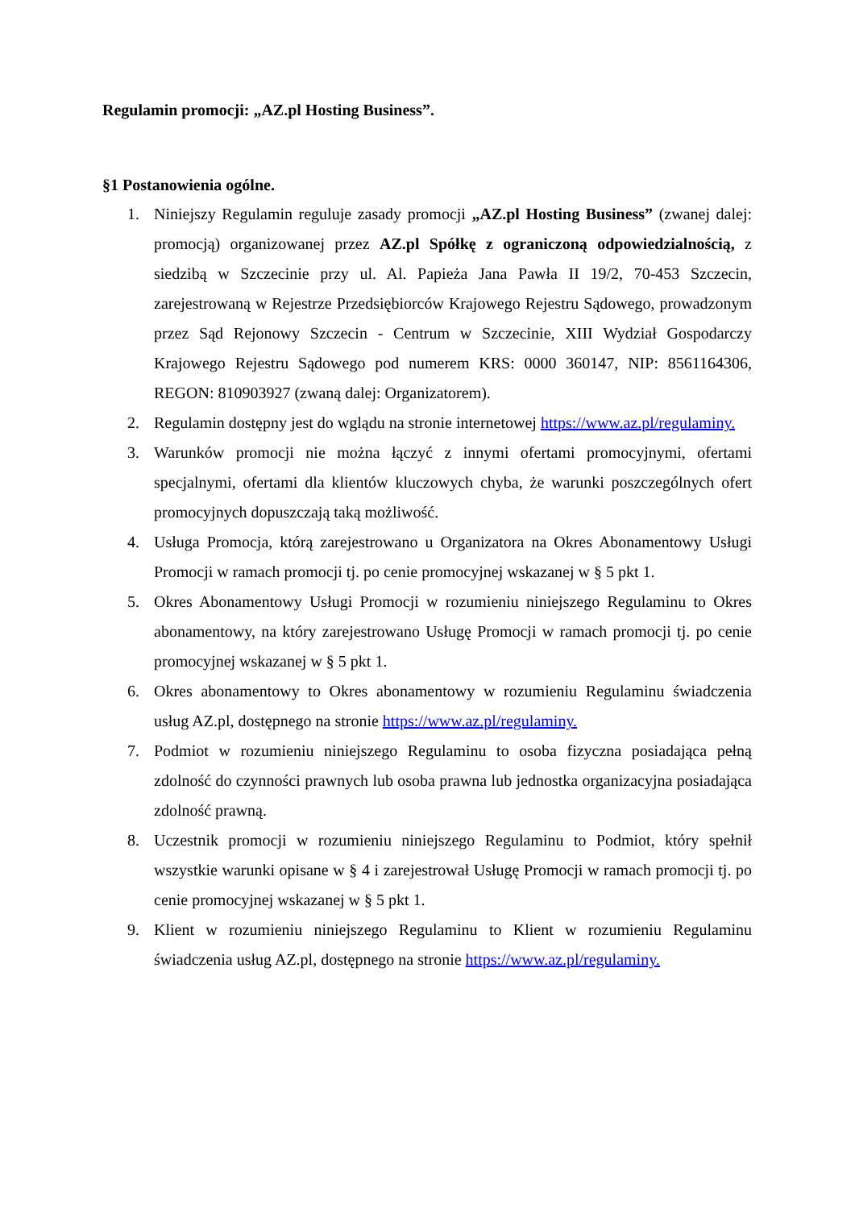Regulamin promocji: „AZ.pl Hosting Business”.
§1 Postanowienia ogólne.
1. Niniejszy Regulamin reguluje zasady promocji „AZ.pl Hosting Business” (zwanej dalej: promocją) organizowanej przez AZ.pl Spółkę z ograniczoną odpowiedzialnością, z siedzibą w Szczecinie przy ul. Al. Papieża Jana Pawła II 19/2, 70-453 Szczecin, zarejestrowaną w Rejestrze Przedsiębiorców Krajowego Rejestru Sądowego, prowadzonym przez Sąd Rejonowy Szczecin - Centrum w Szczecinie, XIII Wydział Gospodarczy Krajowego Rejestru Sądowego pod numerem KRS: 0000 360147, NIP: 8561164306, REGON: 810903927 (zwaną dalej: Organizatorem).
2. Regulamin dostępny jest do wglądu na stronie internetowej https://www.az.pl/regulaminy.
3. Warunków promocji nie można łączyć z innymi ofertami promocyjnymi, ofertami specjalnymi, ofertami dla klientów kluczowych chyba, że warunki poszczególnych ofert promocyjnych dopuszczają taką możliwość.
4. Usługa Promocja, którą zarejestrowano u Organizatora na Okres Abonamentowy Usługi Promocji w ramach promocji tj. po cenie promocyjnej wskazanej w § 5 pkt 1.
5. Okres Abonamentowy Usługi Promocji w rozumieniu niniejszego Regulaminu to Okres abonamentowy, na który zarejestrowano Usługę Promocji w ramach promocji tj. po cenie promocyjnej wskazanej w § 5 pkt 1.
6. Okres abonamentowy to Okres abonamentowy w rozumieniu Regulaminu świadczenia usług AZ.pl, dostępnego na stronie https://www.az.pl/regulaminy.
7. Podmiot w rozumieniu niniejszego Regulaminu to osoba fizyczna posiadająca pełną zdolność do czynności prawnych lub osoba prawna lub jednostka organizacyjna posiadająca zdolność prawną.
8. Uczestnik promocji w rozumieniu niniejszego Regulaminu to Podmiot, który spełnił wszystkie warunki opisane w § 4 i zarejestrował Usługę Promocji w ramach promocji tj. po cenie promocyjnej wskazanej w § 5 pkt 1.
9. Klient w rozumieniu niniejszego Regulaminu to Klient w rozumieniu Regulaminu świadczenia usług AZ.pl, dostępnego na stronie https://www.az.pl/regulaminy.